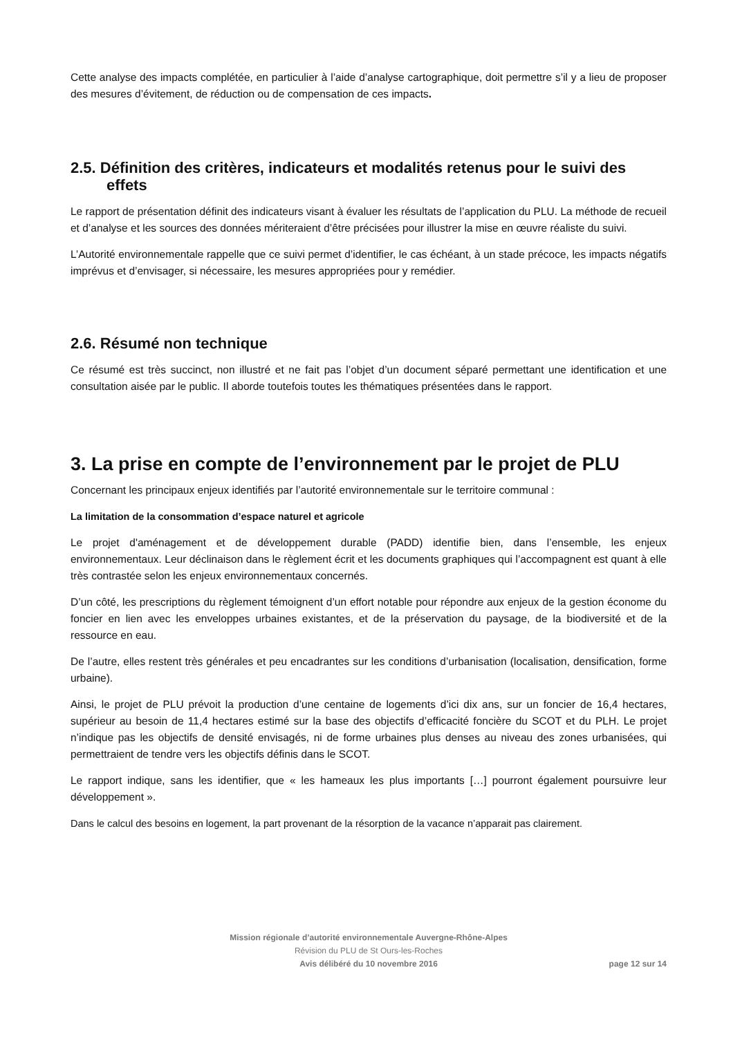Cette analyse des impacts complétée, en particulier à l’aide d’analyse cartographique, doit permettre s’il y a lieu de proposer des mesures d’évitement, de réduction ou de compensation de ces impacts.
2.5. Définition des critères, indicateurs et modalités retenus pour le suivi des effets
Le rapport de présentation définit des indicateurs visant à évaluer les résultats de l’application du PLU. La méthode de recueil et d’analyse et les sources des données mériteraient d’être précisées pour illustrer la mise en œuvre réaliste du suivi.
L’Autorité environnementale rappelle que ce suivi permet d’identifier, le cas échéant, à un stade précoce, les impacts négatifs imprévus et d’envisager, si nécessaire, les mesures appropriées pour y remédier.
2.6. Résumé non technique
Ce résumé est très succinct, non illustré et ne fait pas l’objet d’un document séparé permettant une identification et une consultation aisée par le public. Il aborde toutefois toutes les thématiques présentées dans le rapport.
3. La prise en compte de l’environnement par le projet de PLU
Concernant les principaux enjeux identifiés par l’autorité environnementale sur le territoire communal :
La limitation de la consommation d’espace naturel et agricole
Le projet d'aménagement et de développement durable (PADD) identifie bien, dans l’ensemble, les enjeux environnementaux. Leur déclinaison dans le règlement écrit et les documents graphiques qui l’accompagnent est quant à elle très contrastée selon les enjeux environnementaux concernés.
D’un côté, les prescriptions du règlement témoignent d’un effort notable pour répondre aux enjeux de la gestion économe du foncier en lien avec les enveloppes urbaines existantes, et de la préservation du paysage, de la biodiversité et de la ressource en eau.
De l’autre, elles restent très générales et peu encadrantes sur les conditions d’urbanisation (localisation, densification, forme urbaine).
Ainsi, le projet de PLU prévoit la production d’une centaine de logements d’ici dix ans, sur un foncier de 16,4 hectares, supérieur au besoin de 11,4 hectares estimé sur la base des objectifs d’efficacité foncière du SCOT et du PLH. Le projet n’indique pas les objectifs de densité envisagés, ni de forme urbaines plus denses au niveau des zones urbanisées, qui permettraient de tendre vers les objectifs définis dans le SCOT.
Le rapport indique, sans les identifier, que « les hameaux les plus importants […] pourront également poursuivre leur développement ».
Dans le calcul des besoins en logement, la part provenant de la résorption de la vacance n’apparait pas clairement.
Mission régionale d’autorité environnementale Auvergne-Rhône-Alpes
Révision du PLU de St Ours-les-Roches
Avis délibéré du 10 novembre 2016
page 12 sur 14